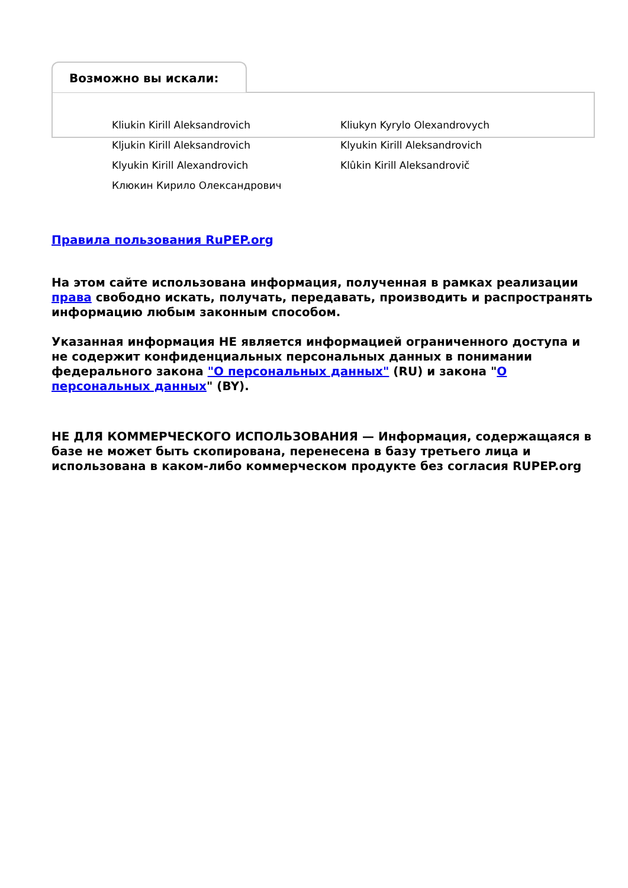Возможно вы искали:
Kliukin Kirill Aleksandrovich
Kliukyn Kyrylo Olexandrovych
Kljukin Kirill Aleksandrovich
Klyukin Kirill Aleksandrovich
Klyukin Kirill Alexandrovich
Klûkin Kirill Aleksandrovič
Клюкин Кирило Олександрович
Правила пользования RuPEP.org
На этом сайте использована информация, полученная в рамках реализации права свободно искать, получать, передавать, производить и распространять информацию любым законным способом.
Указанная информация НЕ является информацией ограниченного доступа и не содержит конфиденциальных персональных данных в понимании федерального закона "О персональных данных" (RU) и закона "О персональных данных" (BY).
НЕ ДЛЯ КОММЕРЧЕСКОГО ИСПОЛЬЗОВАНИЯ — Информация, содержащаяся в базе не может быть скопирована, перенесена в базу третьего лица и использована в каком-либо коммерческом продукте без согласия RUPEP.org